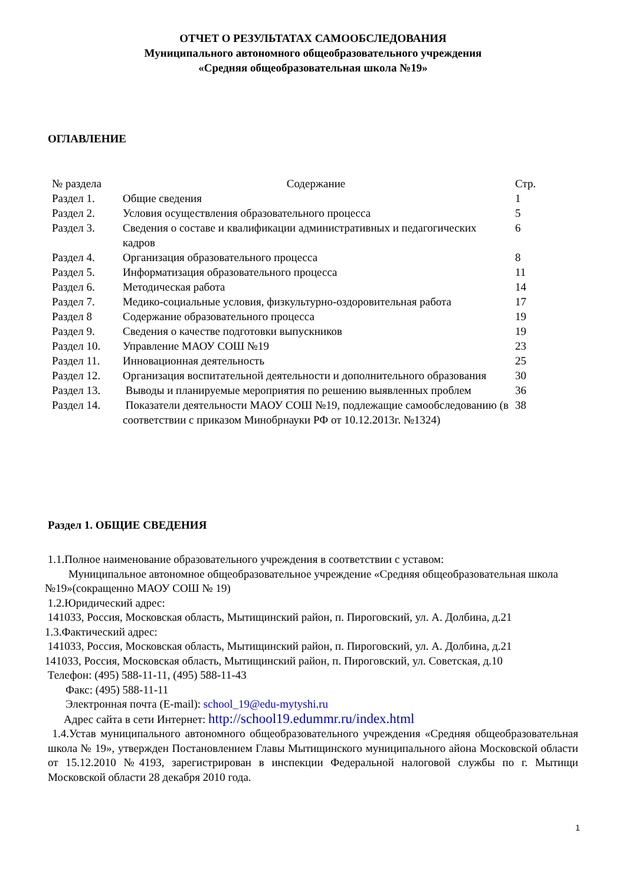ОТЧЕТ О РЕЗУЛЬТАТАХ САМООБСЛЕДОВАНИЯ
Муниципального автономного общеобразовательного учреждения
«Средняя общеобразовательная школа №19»
ОГЛАВЛЕНИЕ
| № раздела | Содержание | Стр. |
| --- | --- | --- |
| Раздел 1. | Общие сведения | 1 |
| Раздел 2. | Условия осуществления образовательного процесса | 5 |
| Раздел 3. | Сведения о составе и квалификации административных и педагогических кадров | 6 |
| Раздел 4. | Организация образовательного процесса | 8 |
| Раздел 5. | Информатизация образовательного процесса | 11 |
| Раздел 6. | Методическая работа | 14 |
| Раздел 7. | Медико-социальные условия, физкультурно-оздоровительная работа | 17 |
| Раздел 8 | Содержание образовательного процесса | 19 |
| Раздел 9. | Сведения о качестве подготовки выпускников | 19 |
| Раздел 10. | Управление МАОУ СОШ №19 | 23 |
| Раздел 11. | Инновационная деятельность | 25 |
| Раздел 12. | Организация воспитательной деятельности и дополнительного образования | 30 |
| Раздел 13. | Выводы и планируемые мероприятия по решению выявленных проблем | 36 |
| Раздел 14. | Показатели деятельности МАОУ СОШ №19, подлежащие самообследованию (в соответствии с приказом Минобрнауки РФ от 10.12.2013г. №1324) | 38 |
Раздел 1. ОБЩИЕ СВЕДЕНИЯ
1.1.Полное наименование образовательного учреждения в соответствии с уставом:
Муниципальное автономное общеобразовательное учреждение «Средняя общеобразовательная школа №19»(сокращенно МАОУ СОШ № 19)
1.2.Юридический адрес:
141033, Россия, Московская область, Мытищинский район, п. Пироговский, ул. А. Долбина, д.21
1.3.Фактический адрес:
141033, Россия, Московская область, Мытищинский район, п. Пироговский, ул. А. Долбина, д.21
141033, Россия, Московская область, Мытищинский район, п. Пироговский, ул. Советская, д.10
Телефон: (495) 588-11-11, (495) 588-11-43
Факс: (495) 588-11-11
Электронная почта (E-mail): school_19@edu-mytyshi.ru
Адрес сайта в сети Интернет: http://school19.edummr.ru/index.html
1.4.Устав муниципального автономного общеобразовательного учреждения «Средняя общеобразовательная школа № 19», утвержден Постановлением Главы Мытищинского муниципального айона Московской области от 15.12.2010 №4193, зарегистрирован в инспекции Федеральной налоговой службы по г. Мытищи Московской области 28 декабря 2010 года.
1